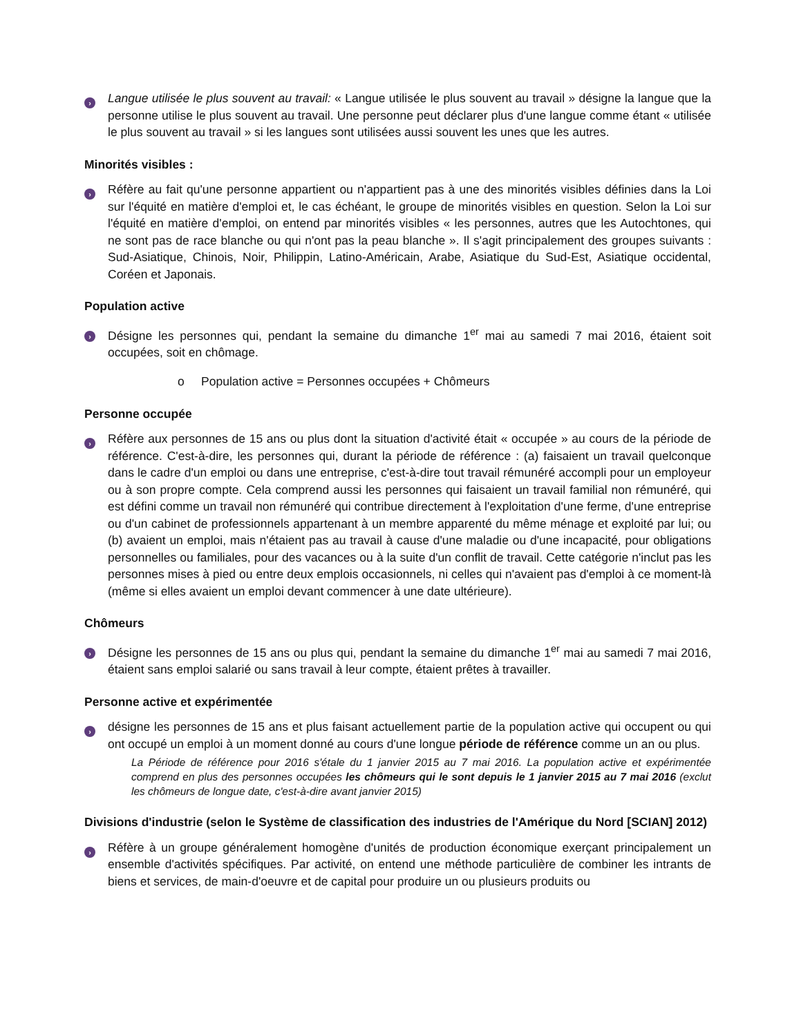›
Langue utilisée le plus souvent au travail: « Langue utilisée le plus souvent au travail » désigne la langue que la personne utilise le plus souvent au travail. Une personne peut déclarer plus d'une langue comme étant « utilisée le plus souvent au travail » si les langues sont utilisées aussi souvent les unes que les autres.
Minorités visibles :
›
Réfère au fait qu'une personne appartient ou n'appartient pas à une des minorités visibles définies dans la Loi sur l'équité en matière d'emploi et, le cas échéant, le groupe de minorités visibles en question. Selon la Loi sur l'équité en matière d'emploi, on entend par minorités visibles « les personnes, autres que les Autochtones, qui ne sont pas de race blanche ou qui n'ont pas la peau blanche ». Il s'agit principalement des groupes suivants : Sud-Asiatique, Chinois, Noir, Philippin, Latino-Américain, Arabe, Asiatique du Sud-Est, Asiatique occidental, Coréen et Japonais.
Population active
›
Désigne les personnes qui, pendant la semaine du dimanche 1<sup>er</sup> mai au samedi 7 mai 2016, étaient soit occupées, soit en chômage.
o Population active = Personnes occupées + Chômeurs
Personne occupée
›
Réfère aux personnes de 15 ans ou plus dont la situation d'activité était « occupée » au cours de la période de référence. C'est-à-dire, les personnes qui, durant la période de référence : (a) faisaient un travail quelconque dans le cadre d'un emploi ou dans une entreprise, c'est-à-dire tout travail rémunéré accompli pour un employeur ou à son propre compte. Cela comprend aussi les personnes qui faisaient un travail familial non rémunéré, qui est défini comme un travail non rémunéré qui contribue directement à l'exploitation d'une ferme, d'une entreprise ou d'un cabinet de professionnels appartenant à un membre apparenté du même ménage et exploité par lui; ou (b) avaient un emploi, mais n'étaient pas au travail à cause d'une maladie ou d'une incapacité, pour obligations personnelles ou familiales, pour des vacances ou à la suite d'un conflit de travail. Cette catégorie n'inclut pas les personnes mises à pied ou entre deux emplois occasionnels, ni celles qui n'avaient pas d'emploi à ce moment-là (même si elles avaient un emploi devant commencer à une date ultérieure).
Chômeurs
›
Désigne les personnes de 15 ans ou plus qui, pendant la semaine du dimanche 1<sup>er</sup> mai au samedi 7 mai 2016, étaient sans emploi salarié ou sans travail à leur compte, étaient prêtes à travailler.
Personne active et expérimentée
›
désigne les personnes de 15 ans et plus faisant actuellement partie de la population active qui occupent ou qui ont occupé un emploi à un moment donné au cours d'une longue période de référence comme un an ou plus.
La Période de référence pour 2016 s'étale du 1 janvier 2015 au 7 mai 2016. La population active et expérimentée comprend en plus des personnes occupées les chômeurs qui le sont depuis le 1 janvier 2015 au 7 mai 2016 (exclut les chômeurs de longue date, c'est-à-dire avant janvier 2015)
Divisions d'industrie (selon le Système de classification des industries de l'Amérique du Nord [SCIAN] 2012)
›
Réfère à un groupe généralement homogène d'unités de production économique exerçant principalement un ensemble d'activités spécifiques. Par activité, on entend une méthode particulière de combiner les intrants de biens et services, de main-d'oeuvre et de capital pour produire un ou plusieurs produits ou